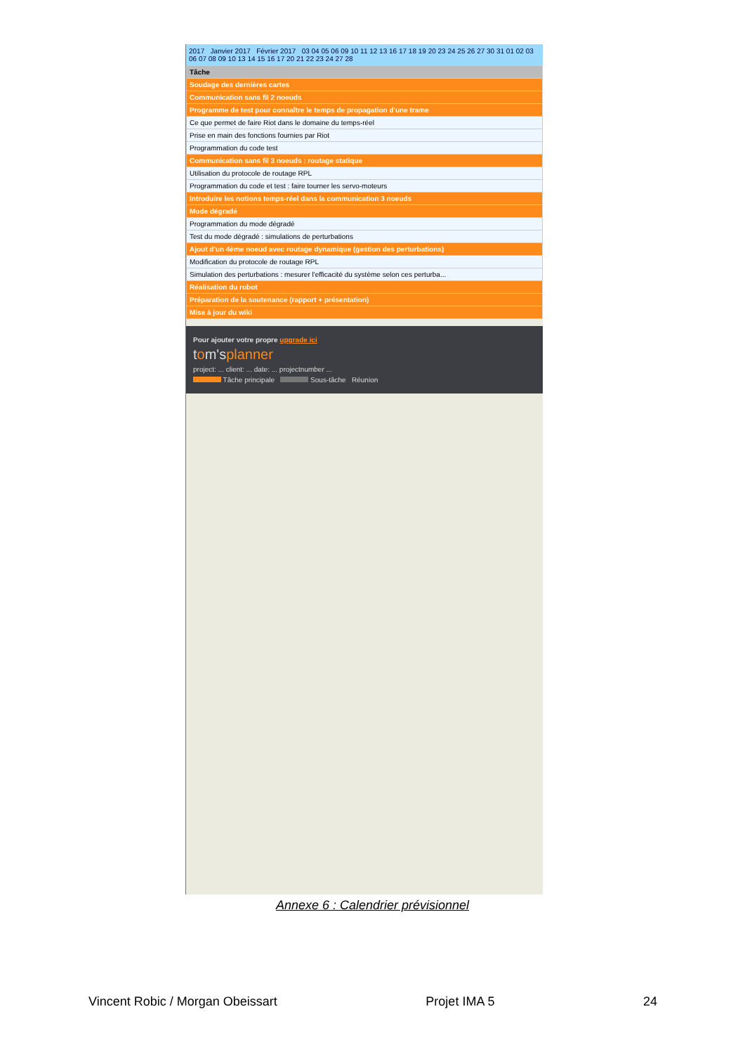2017 Janvier 2017 Février 2017 03 04 05 06 09 10 11 12 13 16 17 18 19 20 23 24 25 26 27 30 31 01 02 03 06 07 08 09 10 13 14 15 16 17 20 21 22 23 24 27 28
| Tâche |
| --- |
| Soudage des dernières cartes |
| Communication sans fil 2 noeuds |
| Programme de test pour connaître le temps de propagation d'une trame |
| Ce que permet de faire Riot dans le domaine du temps-réel |
| Prise en main des fonctions fournies par Riot |
| Programmation du code test |
| Communication sans fil 3 noeuds : routage statique |
| Utilisation du protocole de routage RPL |
| Programmation du code et test : faire tourner les servo-moteurs |
| Introduire les notions temps-réel dans la communication 3 noeuds |
| Mode dégradé |
| Programmation du mode dégradé |
| Test du mode dégradé : simulations de perturbations |
| Ajout d'un 4ème noeud avec routage dynamique (gestion des perturbations) |
| Modification du protocole de routage RPL |
| Simulation des perturbations : mesurer l'efficacité du système selon ces perturba... |
| Réalisation du robot |
| Préparation de la soutenance (rapport + présentation) |
| Mise à jour du wiki |
Pour ajouter votre propre upgrade ici
tom'splanner
project: ... client: ... date: ... projectnumber ...
Tâche principale Sous-tâche Réunion
Annexe 6 : Calendrier prévisionnel
Vincent Robic / Morgan Obeissart Projet IMA 5 24